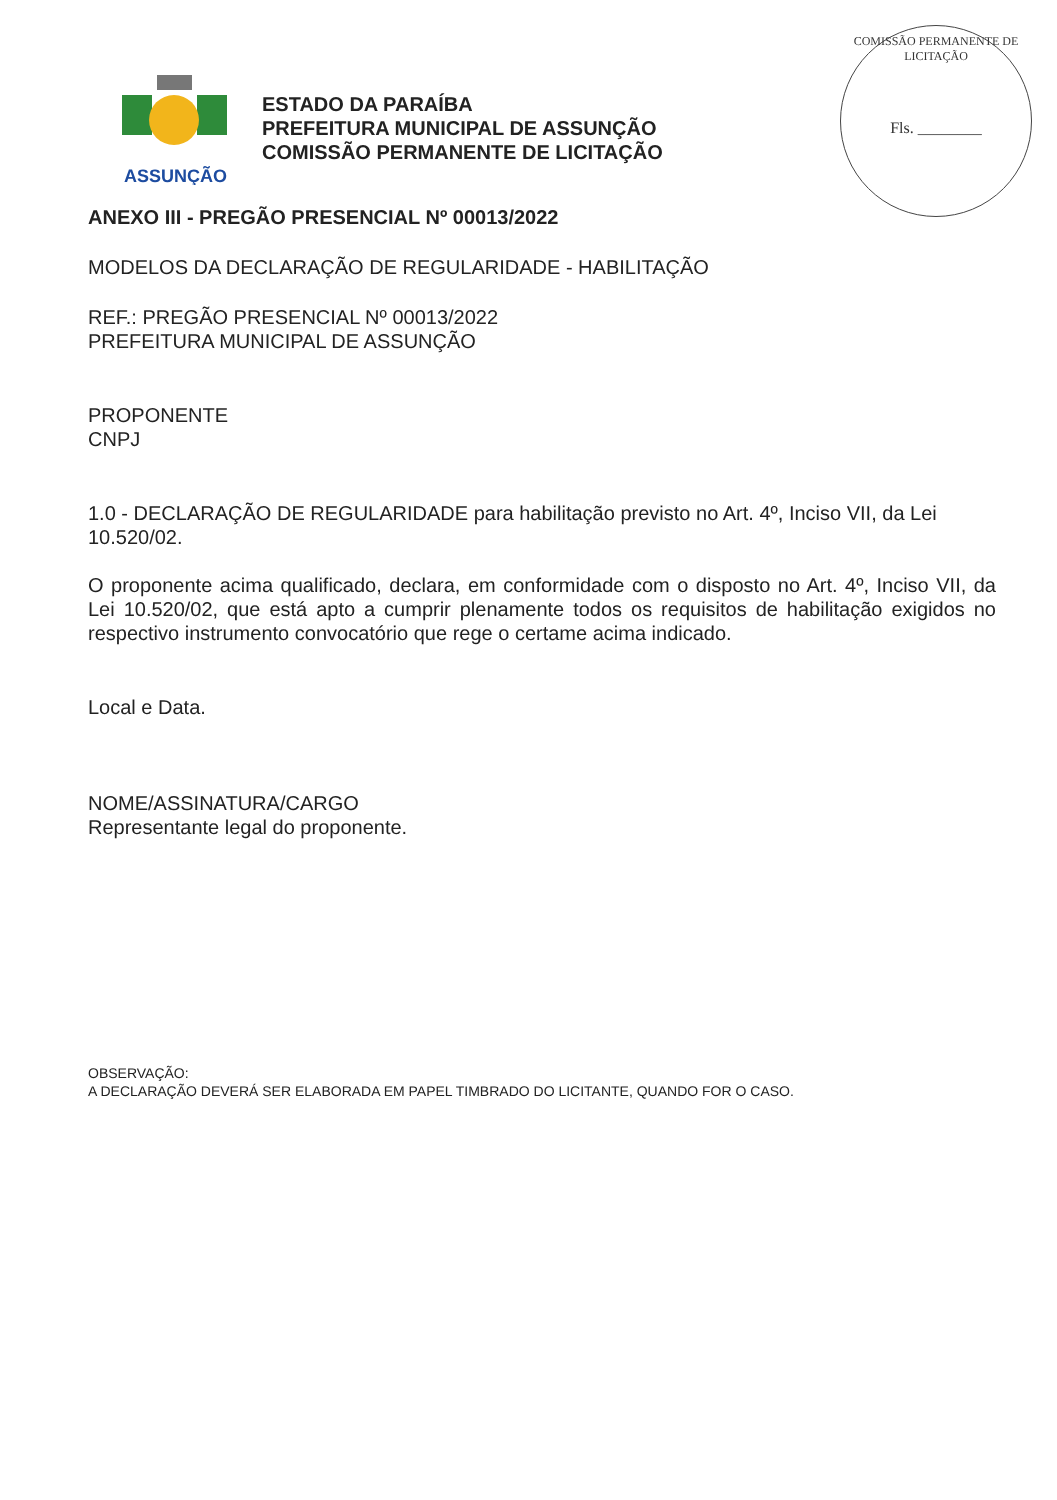ASSUNÇÃO
ESTADO DA PARAÍBA
PREFEITURA MUNICIPAL DE ASSUNÇÃO
COMISSÃO PERMANENTE DE LICITAÇÃO
COMISSÃO PERMANENTE DE LICITAÇÃO
Fls. ________
ANEXO III - PREGÃO PRESENCIAL Nº 00013/2022
MODELOS DA DECLARAÇÃO DE REGULARIDADE - HABILITAÇÃO
REF.: PREGÃO PRESENCIAL Nº 00013/2022
PREFEITURA MUNICIPAL DE ASSUNÇÃO
PROPONENTE
CNPJ
1.0 - DECLARAÇÃO DE REGULARIDADE para habilitação previsto no Art. 4º, Inciso VII, da Lei 10.520/02.
O proponente acima qualificado, declara, em conformidade com o disposto no Art. 4º, Inciso VII, da Lei 10.520/02, que está apto a cumprir plenamente todos os requisitos de habilitação exigidos no respectivo instrumento convocatório que rege o certame acima indicado.
Local e Data.
NOME/ASSINATURA/CARGO
Representante legal do proponente.
OBSERVAÇÃO:
A DECLARAÇÃO DEVERÁ SER ELABORADA EM PAPEL TIMBRADO DO LICITANTE, QUANDO FOR O CASO.